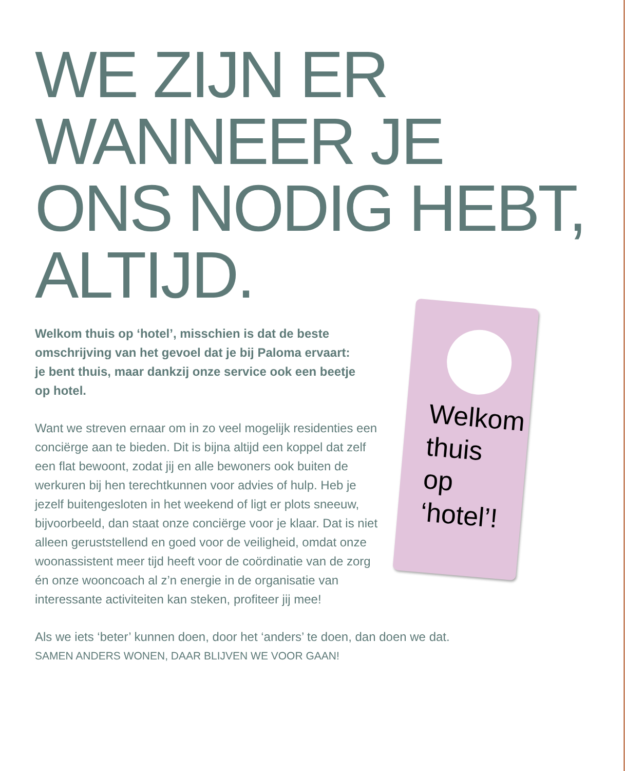WE ZIJN ER
WANNEER JE
ONS NODIG HEBT,
ALTIJD.
Welkom
thuis
op
‘hotel’!
Welkom thuis op ‘hotel’, misschien is dat de beste omschrijving van het gevoel dat je bij Paloma ervaart: je bent thuis, maar dankzij onze service ook een beetje op hotel.
Want we streven ernaar om in zo veel mogelijk residenties een conciërge aan te bieden. Dit is bijna altijd een koppel dat zelf een flat bewoont, zodat jij en alle bewoners ook buiten de werkuren bij hen terechtkunnen voor advies of hulp. Heb je jezelf buitengesloten in het weekend of ligt er plots sneeuw, bijvoorbeeld, dan staat onze conciërge voor je klaar. Dat is niet alleen geruststellend en goed voor de veiligheid, omdat onze woonassistent meer tijd heeft voor de coördinatie van de zorg én onze wooncoach al z’n energie in de organisatie van interessante activiteiten kan steken, profiteer jij mee!
Als we iets ‘beter’ kunnen doen, door het ‘anders’ te doen, dan doen we dat.
SAMEN ANDERS WONEN, DAAR BLIJVEN WE VOOR GAAN!